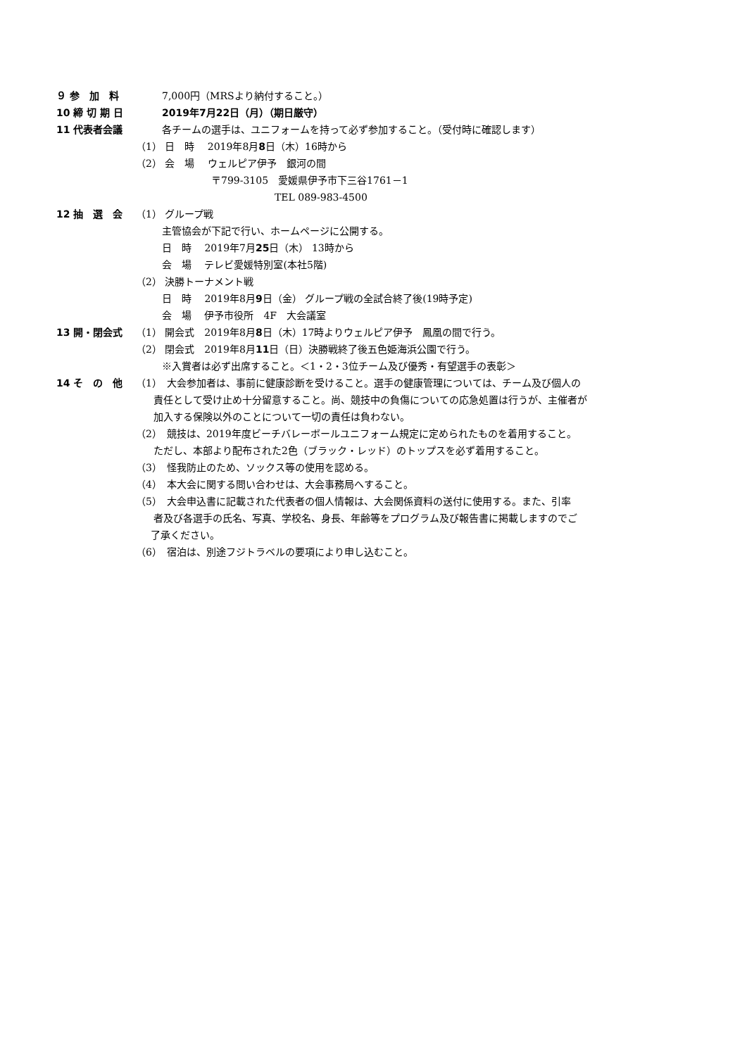９ 参　加　料 7,000円（MRSより納付すること。）
10 締 切 期 日 2019年7月22日（月）（期日厳守）
11 代表者会議 各チームの選手は、ユニフォームを持って必ず参加すること。（受付時に確認します）
（1） 日　時　 2019年8月8日（木）16時から
（2） 会　場　 ウェルピア伊予　銀河の間
〒799-3105　愛媛県伊予市下三谷1761－1
TEL 089-983-4500
12 抽　選　会 （1） グループ戦
主管協会が下記で行い、ホームページに公開する。
日　時　 2019年7月25日（木） 13時から
会　場　 テレビ愛媛特別室(本社5階)
（2） 決勝トーナメント戦
日　時　 2019年8月9日（金） グループ戦の全試合終了後(19時予定)
会　場　 伊予市役所　4F　大会議室
13 開・閉会式 （1） 開会式　2019年8月8日（木）17時よりウェルピア伊予　鳳凰の間で行う。
（2） 閉会式　2019年8月11日（日）決勝戦終了後五色姫海浜公園で行う。
※入賞者は必ず出席すること。＜1・2・3位チーム及び優秀・有望選手の表彰＞
14 そ　の　他 （1）　大会参加者は、事前に健康診断を受けること。選手の健康管理については、チーム及び個人の
責任として受け止め十分留意すること。尚、競技中の負傷についての応急処置は行うが、主催者が
加入する保険以外のことについて一切の責任は負わない。
（2）　競技は、2019年度ビーチバレーボールユニフォーム規定に定められたものを着用すること。
ただし、本部より配布された2色（ブラック・レッド）のトップスを必ず着用すること。
（3）　怪我防止のため、ソックス等の使用を認める。
（4）　本大会に関する問い合わせは、大会事務局へすること。
（5）　大会申込書に記載された代表者の個人情報は、大会関係資料の送付に使用する。また、引率
者及び各選手の氏名、写真、学校名、身長、年齢等をプログラム及び報告書に掲載しますのでご
了承ください。
（6）　宿泊は、別途フジトラベルの要項により申し込むこと。